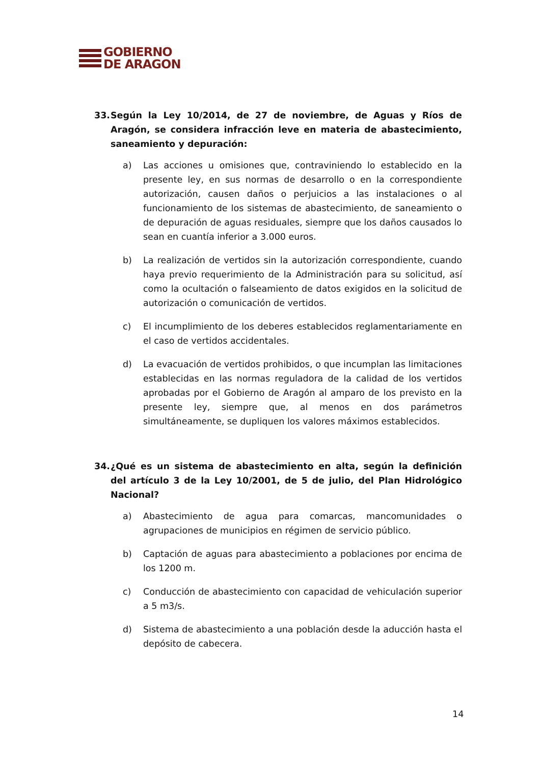GOBIERNO
DE ARAGON
33. Según la Ley 10/2014, de 27 de noviembre, de Aguas y Ríos de Aragón, se considera infracción leve en materia de abastecimiento, saneamiento y depuración:
a) Las acciones u omisiones que, contraviniendo lo establecido en la presente ley, en sus normas de desarrollo o en la correspondiente autorización, causen daños o perjuicios a las instalaciones o al funcionamiento de los sistemas de abastecimiento, de saneamiento o de depuración de aguas residuales, siempre que los daños causados lo sean en cuantía inferior a 3.000 euros.
b) La realización de vertidos sin la autorización correspondiente, cuando haya previo requerimiento de la Administración para su solicitud, así como la ocultación o falseamiento de datos exigidos en la solicitud de autorización o comunicación de vertidos.
c) El incumplimiento de los deberes establecidos reglamentariamente en el caso de vertidos accidentales.
d) La evacuación de vertidos prohibidos, o que incumplan las limitaciones establecidas en las normas reguladora de la calidad de los vertidos aprobadas por el Gobierno de Aragón al amparo de los previsto en la presente ley, siempre que, al menos en dos parámetros simultáneamente, se dupliquen los valores máximos establecidos.
34. ¿Qué es un sistema de abastecimiento en alta, según la definición del artículo 3 de la Ley 10/2001, de 5 de julio, del Plan Hidrológico Nacional?
a) Abastecimiento de agua para comarcas, mancomunidades o agrupaciones de municipios en régimen de servicio público.
b) Captación de aguas para abastecimiento a poblaciones por encima de los 1200 m.
c) Conducción de abastecimiento con capacidad de vehiculación superior a 5 m3/s.
d) Sistema de abastecimiento a una población desde la aducción hasta el depósito de cabecera.
14